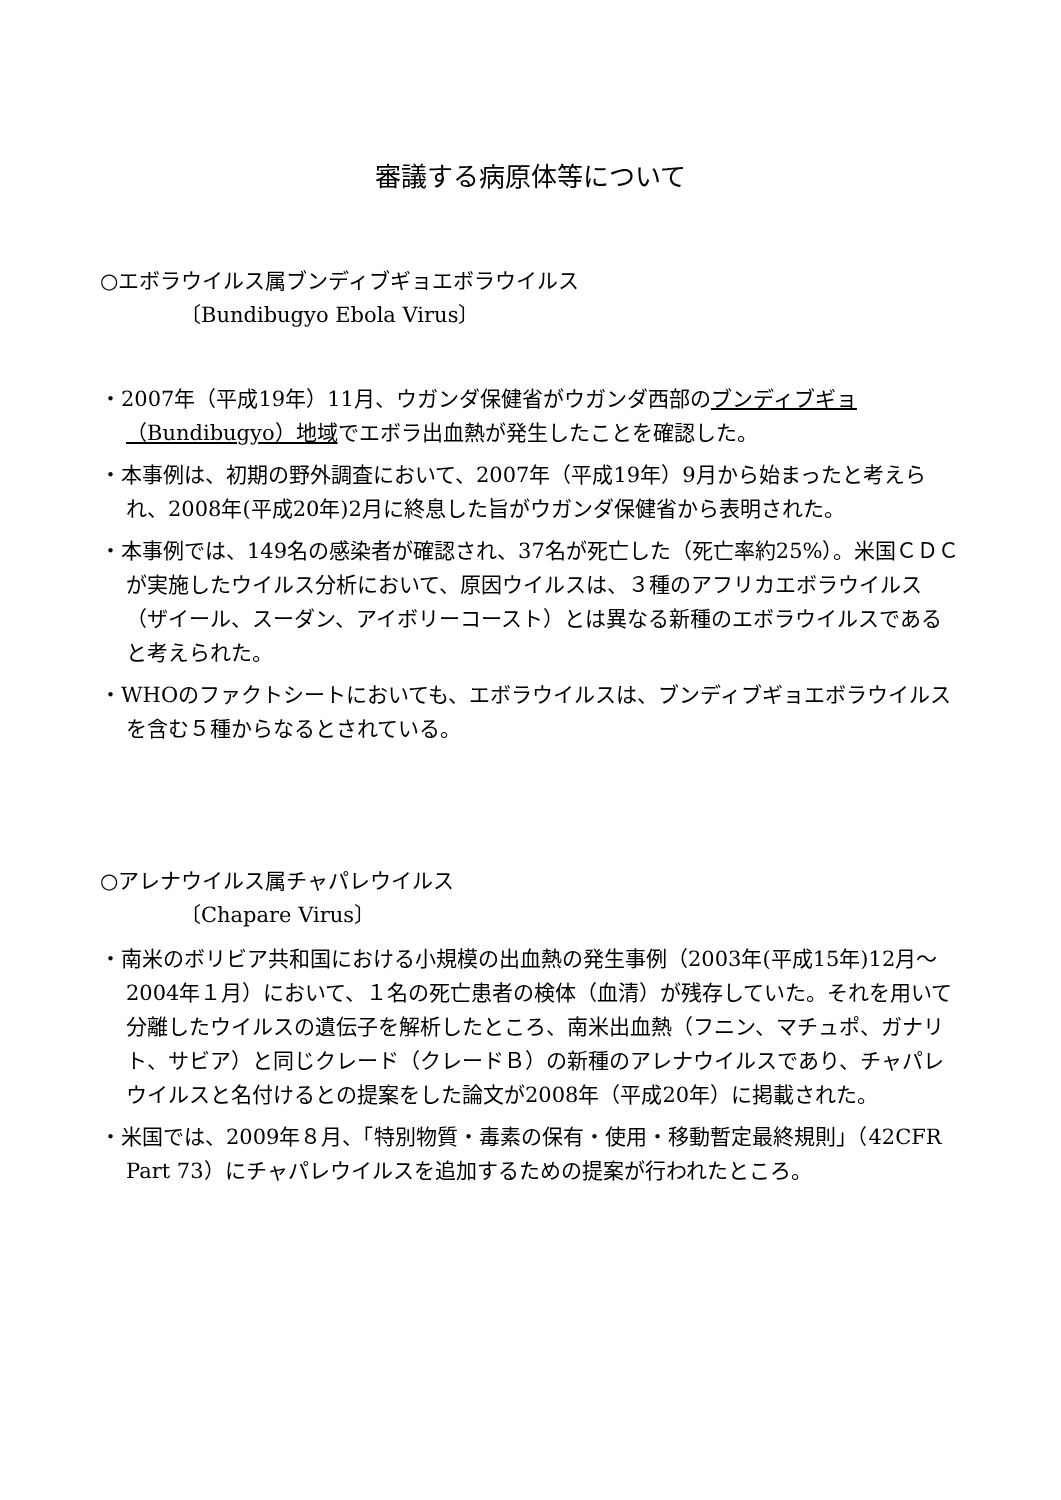審議する病原体等について
○エボラウイルス属ブンディブギョエボラウイルス
〔Bundibugyo Ebola Virus〕
・2007年（平成19年）11月、ウガンダ保健省がウガンダ西部のブンディブギョ（Bundibugyo）地域でエボラ出血熱が発生したことを確認した。
・本事例は、初期の野外調査において、2007年（平成19年）9月から始まったと考えられ、2008年(平成20年)2月に終息した旨がウガンダ保健省から表明された。
・本事例では、149名の感染者が確認され、37名が死亡した（死亡率約25%）。米国ＣＤＣが実施したウイルス分析において、原因ウイルスは、３種のアフリカエボラウイルス（ザイール、スーダン、アイボリーコースト）とは異なる新種のエボラウイルスであると考えられた。
・WHOのファクトシートにおいても、エボラウイルスは、ブンディブギョエボラウイルスを含む５種からなるとされている。
○アレナウイルス属チャパレウイルス
〔Chapare Virus〕
・南米のボリビア共和国における小規模の出血熱の発生事例（2003年(平成15年)12月～2004年１月）において、１名の死亡患者の検体（血清）が残存していた。それを用いて分離したウイルスの遺伝子を解析したところ、南米出血熱（フニン、マチュポ、ガナリト、サビア）と同じクレード（クレードＢ）の新種のアレナウイルスであり、チャパレウイルスと名付けるとの提案をした論文が2008年（平成20年）に掲載された。
・米国では、2009年８月、「特別物質・毒素の保有・使用・移動暫定最終規則」（42CFR Part 73）にチャパレウイルスを追加するための提案が行われたところ。